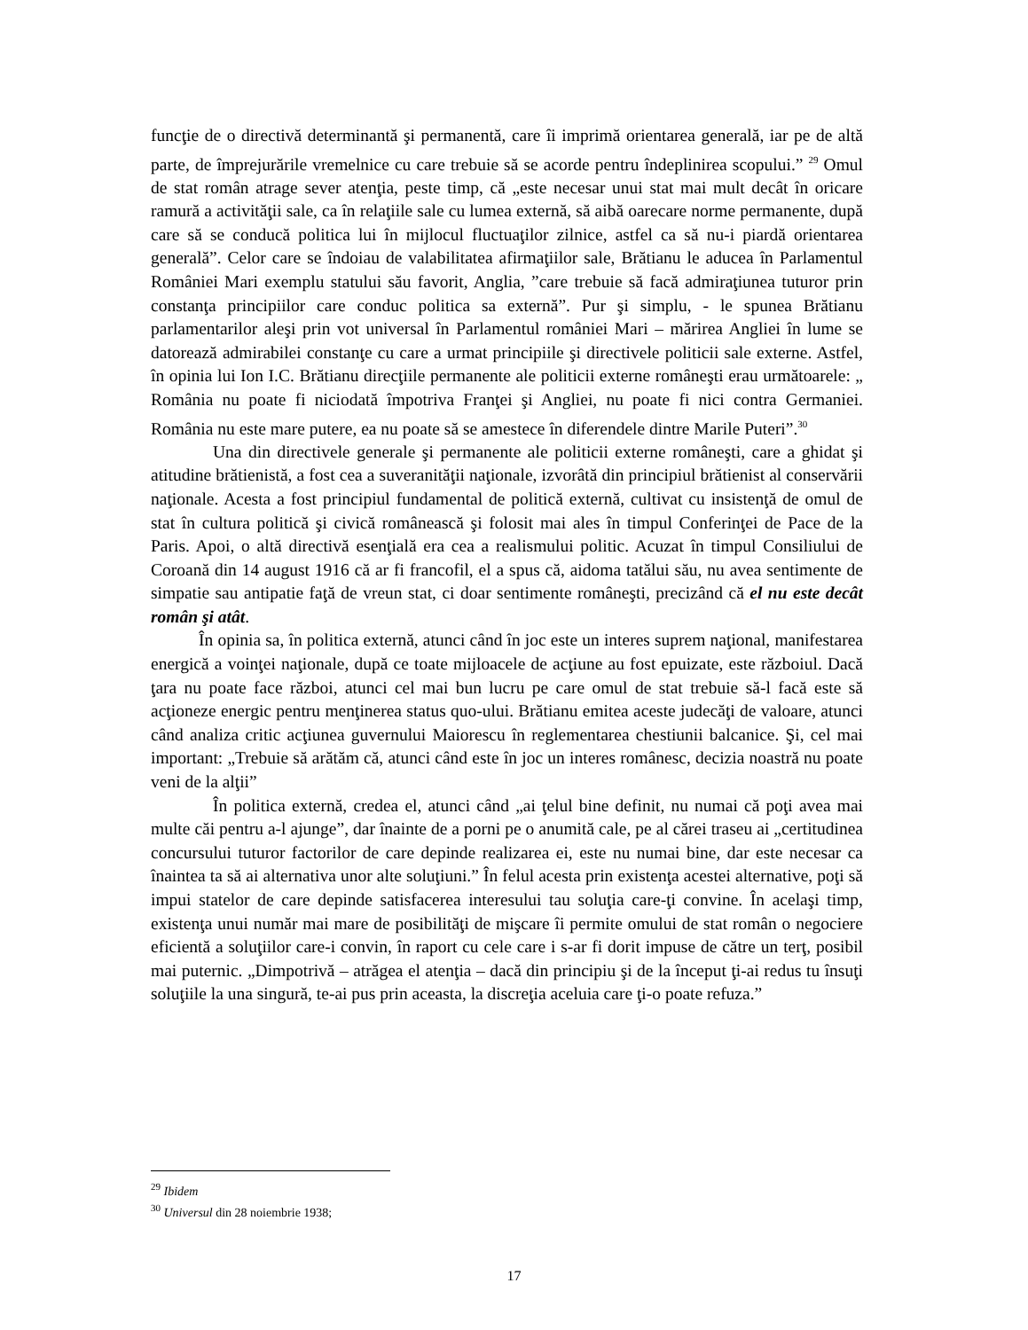funcţie de o directivă determinantă şi permanentă, care îi imprimă orientarea generală, iar pe de altă parte, de împrejurările vremelnice cu care trebuie să se acorde pentru îndeplinirea scopului.” <sup>29</sup> Omul de stat român atrage sever atenţia, peste timp, că „este necesar unui stat mai mult decât în oricare ramură a activităţii sale, ca în relaţiile sale cu lumea externă, să aibă oarecare norme permanente, după care să se conducă politica lui în mijlocul fluctuaţilor zilnice, astfel ca să nu-i piardă orientarea generală”. Celor care se îndoiau de valabilitatea afirmaţiilor sale, Brătianu le aducea în Parlamentul României Mari exemplu statului său favorit, Anglia, ”care trebuie să facă admiraţiunea tuturor prin constanţa principiilor care conduc politica sa externă”. Pur şi simplu, - le spunea Brătianu parlamentarilor aleşi prin vot universal în Parlamentul româniei Mari – mărirea Angliei în lume se datorează admirabilei constanţe cu care a urmat principiile şi directivele politicii sale externe. Astfel, în opinia lui Ion I.C. Brătianu direcţiile permanente ale politicii externe româneşti erau următoarele: „ România nu poate fi niciodată împotriva Franţei şi Angliei, nu poate fi nici contra Germaniei. România nu este mare putere, ea nu poate să se amestece în diferendele dintre Marile Puteri”.<sup>30</sup>
Una din directivele generale şi permanente ale politicii externe româneşti, care a ghidat şi atitudine brătienistă, a fost cea a suveranităţii naţionale, izvorâtă din principiul brătienist al conservării naţionale. Acesta a fost principiul fundamental de politică externă, cultivat cu insistenţă de omul de stat în cultura politică şi civică românească şi folosit mai ales în timpul Conferinţei de Pace de la Paris. Apoi, o altă directivă esenţială era cea a realismului politic. Acuzat în timpul Consiliului de Coroană din 14 august 1916 că ar fi francofil, el a spus că, aidoma tatălui său, nu avea sentimente de simpatie sau antipatie faţă de vreun stat, ci doar sentimente româneşti, precizând că el nu este decât român şi atât.
În opinia sa, în politica externă, atunci când în joc este un interes suprem naţional, manifestarea energică a voinţei naţionale, după ce toate mijloacele de acţiune au fost epuizate, este războiul. Dacă ţara nu poate face război, atunci cel mai bun lucru pe care omul de stat trebuie să-l facă este să acţioneze energic pentru menţinerea status quo-ului. Brătianu emitea aceste judecăţi de valoare, atunci când analiza critic acţiunea guvernului Maiorescu în reglementarea chestiunii balcanice. Şi, cel mai important: „Trebuie să arătăm că, atunci când este în joc un interes românesc, decizia noastră nu poate veni de la alţii”
În politica externă, credea el, atunci când „ai ţelul bine definit, nu numai că poţi avea mai multe căi pentru a-l ajunge”, dar înainte de a porni pe o anumită cale, pe al cărei traseu ai „certitudinea concursului tuturor factorilor de care depinde realizarea ei, este nu numai bine, dar este necesar ca înaintea ta să ai alternativa unor alte soluţiuni.” În felul acesta prin existenţa acestei alternative, poţi să impui statelor de care depinde satisfacerea interesului tau soluţia care-ţi convine. În acelaşi timp, existenţa unui număr mai mare de posibilităţi de mişcare îi permite omului de stat român o negociere eficientă a soluţiilor care-i convin, în raport cu cele care i s-ar fi dorit impuse de către un terţ, posibil mai puternic. „Dimpotrivă – atrăgea el atenţia – dacă din principiu şi de la început ţi-ai redus tu însuţi soluţiile la una singură, te-ai pus prin aceasta, la discreţia aceluia care ţi-o poate refuza.”
<sup>29</sup> Ibidem
<sup>30</sup> Universul din 28 noiembrie 1938;
17